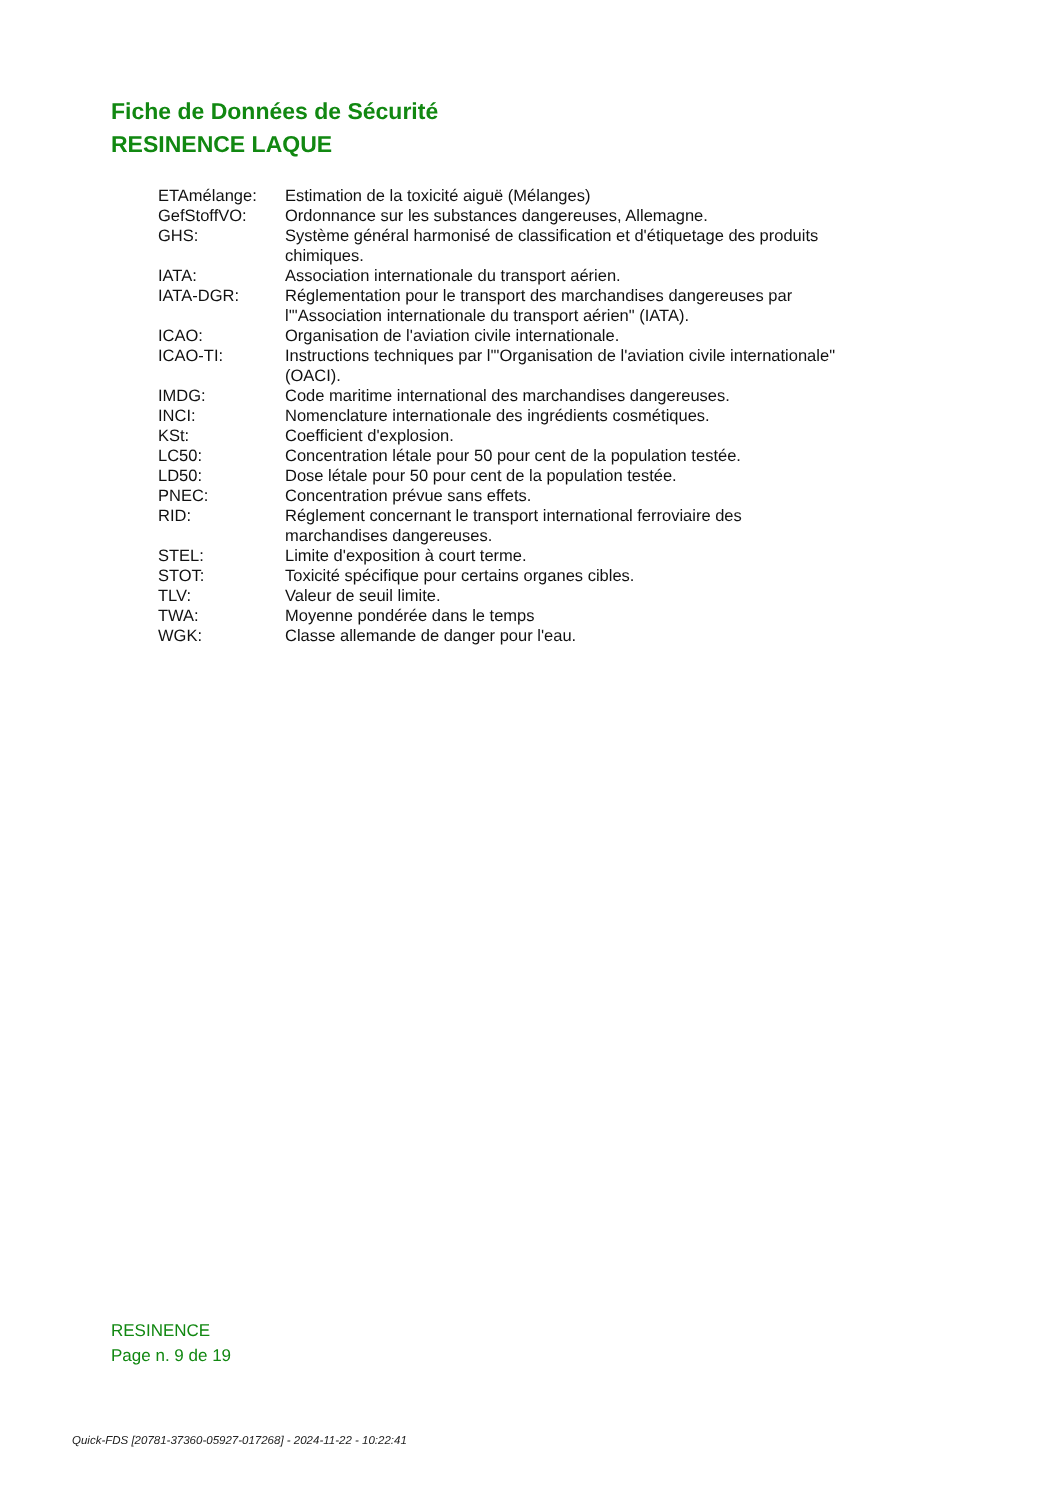Fiche de Données de Sécurité
RESINENCE LAQUE
| ETAmélange: | Estimation de la toxicité aiguë (Mélanges) |
| GefStoffVO: | Ordonnance sur les substances dangereuses, Allemagne. |
| GHS: | Système général harmonisé de classification et d'étiquetage des produits chimiques. |
| IATA: | Association internationale du transport aérien. |
| IATA-DGR: | Réglementation pour le transport des marchandises dangereuses par l'"Association internationale du transport aérien" (IATA). |
| ICAO: | Organisation de l'aviation civile internationale. |
| ICAO-TI: | Instructions techniques par l'"Organisation de l'aviation civile internationale" (OACI). |
| IMDG: | Code maritime international des marchandises dangereuses. |
| INCI: | Nomenclature internationale des ingrédients cosmétiques. |
| KSt: | Coefficient d'explosion. |
| LC50: | Concentration létale pour 50 pour cent de la population testée. |
| LD50: | Dose létale pour 50 pour cent de la population testée. |
| PNEC: | Concentration prévue sans effets. |
| RID: | Réglement concernant le transport international ferroviaire des marchandises dangereuses. |
| STEL: | Limite d'exposition à court terme. |
| STOT: | Toxicité spécifique pour certains organes cibles. |
| TLV: | Valeur de seuil limite. |
| TWA: | Moyenne pondérée dans le temps |
| WGK: | Classe allemande de danger pour l'eau. |
RESINENCE
Page n. 9 de 19
Quick-FDS [20781-37360-05927-017268] - 2024-11-22 - 10:22:41